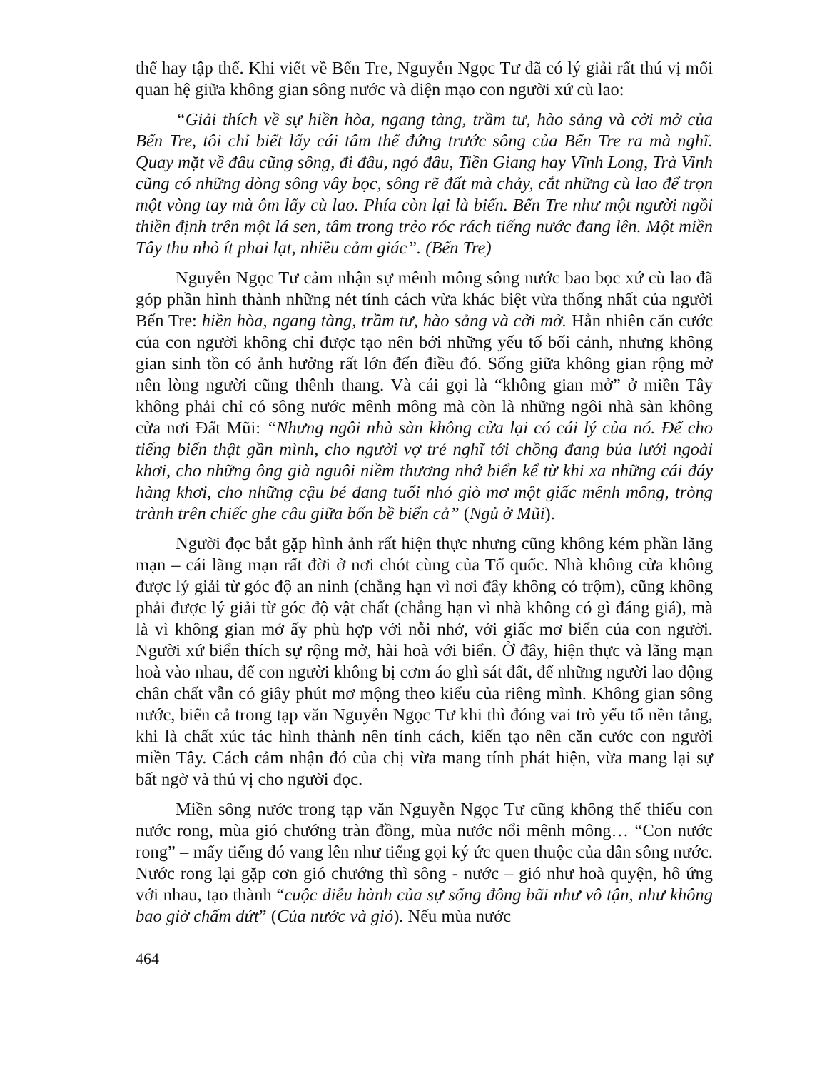thể hay tập thể. Khi viết về Bến Tre, Nguyễn Ngọc Tư đã có lý giải rất thú vị mối quan hệ giữa không gian sông nước và diện mạo con người xứ cù lao:
“Giải thích về sự hiền hòa, ngang tàng, trầm tư, hào sảng và cởi mở của Bến Tre, tôi chỉ biết lấy cái tâm thế đứng trước sông của Bến Tre ra mà nghĩ. Quay mặt về đâu cũng sông, đi đâu, ngó đâu, Tiền Giang hay Vĩnh Long, Trà Vinh cũng có những dòng sông vây bọc, sông rẽ đất mà chảy, cắt những cù lao để trọn một vòng tay mà ôm lấy cù lao. Phía còn lại là biển. Bến Tre như một người ngồi thiền định trên một lá sen, tâm trong trẻo róc rách tiếng nước đang lên. Một miền Tây thu nhỏ ít phai lạt, nhiều cảm giác”. (Bến Tre)
Nguyễn Ngọc Tư cảm nhận sự mênh mông sông nước bao bọc xứ cù lao đã góp phần hình thành những nét tính cách vừa khác biệt vừa thống nhất của người Bến Tre: hiền hòa, ngang tàng, trầm tư, hào sảng và cởi mở. Hẳn nhiên căn cước của con người không chỉ được tạo nên bởi những yếu tố bối cảnh, nhưng không gian sinh tồn có ảnh hưởng rất lớn đến điều đó. Sống giữa không gian rộng mở nên lòng người cũng thênh thang. Và cái gọi là “không gian mở” ở miền Tây không phải chỉ có sông nước mênh mông mà còn là những ngôi nhà sàn không cửa nơi Đất Mũi: “Nhưng ngôi nhà sàn không cửa lại có cái lý của nó. Để cho tiếng biển thật gần mình, cho người vợ trẻ nghĩ tới chồng đang bủa lưới ngoài khơi, cho những ông già nguôi niềm thương nhớ biển kể từ khi xa những cái đáy hàng khơi, cho những cậu bé đang tuổi nhỏ giò mơ một giấc mênh mông, tròng trành trên chiếc ghe câu giữa bốn bề biển cả” (Ngủ ở Mũi).
Người đọc bắt gặp hình ảnh rất hiện thực nhưng cũng không kém phần lãng mạn – cái lãng mạn rất đời ở nơi chót cùng của Tổ quốc. Nhà không cửa không được lý giải từ góc độ an ninh (chẳng hạn vì nơi đây không có trộm), cũng không phải được lý giải từ góc độ vật chất (chẳng hạn vì nhà không có gì đáng giá), mà là vì không gian mở ấy phù hợp với nỗi nhớ, với giấc mơ biển của con người. Người xứ biển thích sự rộng mở, hài hoà với biển. Ở đây, hiện thực và lãng mạn hoà vào nhau, để con người không bị cơm áo ghì sát đất, để những người lao động chân chất vẫn có giây phút mơ mộng theo kiểu của riêng mình. Không gian sông nước, biển cả trong tạp văn Nguyễn Ngọc Tư khi thì đóng vai trò yếu tố nền tảng, khi là chất xúc tác hình thành nên tính cách, kiến tạo nên căn cước con người miền Tây. Cách cảm nhận đó của chị vừa mang tính phát hiện, vừa mang lại sự bất ngờ và thú vị cho người đọc.
Miền sông nước trong tạp văn Nguyễn Ngọc Tư cũng không thể thiếu con nước rong, mùa gió chướng tràn đồng, mùa nước nổi mênh mông… “Con nước rong” – mấy tiếng đó vang lên như tiếng gọi ký ức quen thuộc của dân sông nước. Nước rong lại gặp cơn gió chướng thì sông - nước – gió như hoà quyện, hô ứng với nhau, tạo thành “cuộc diễu hành của sự sống đông bãi như vô tận, như không bao giờ chấm dứt” (Của nước và gió). Nếu mùa nước
464